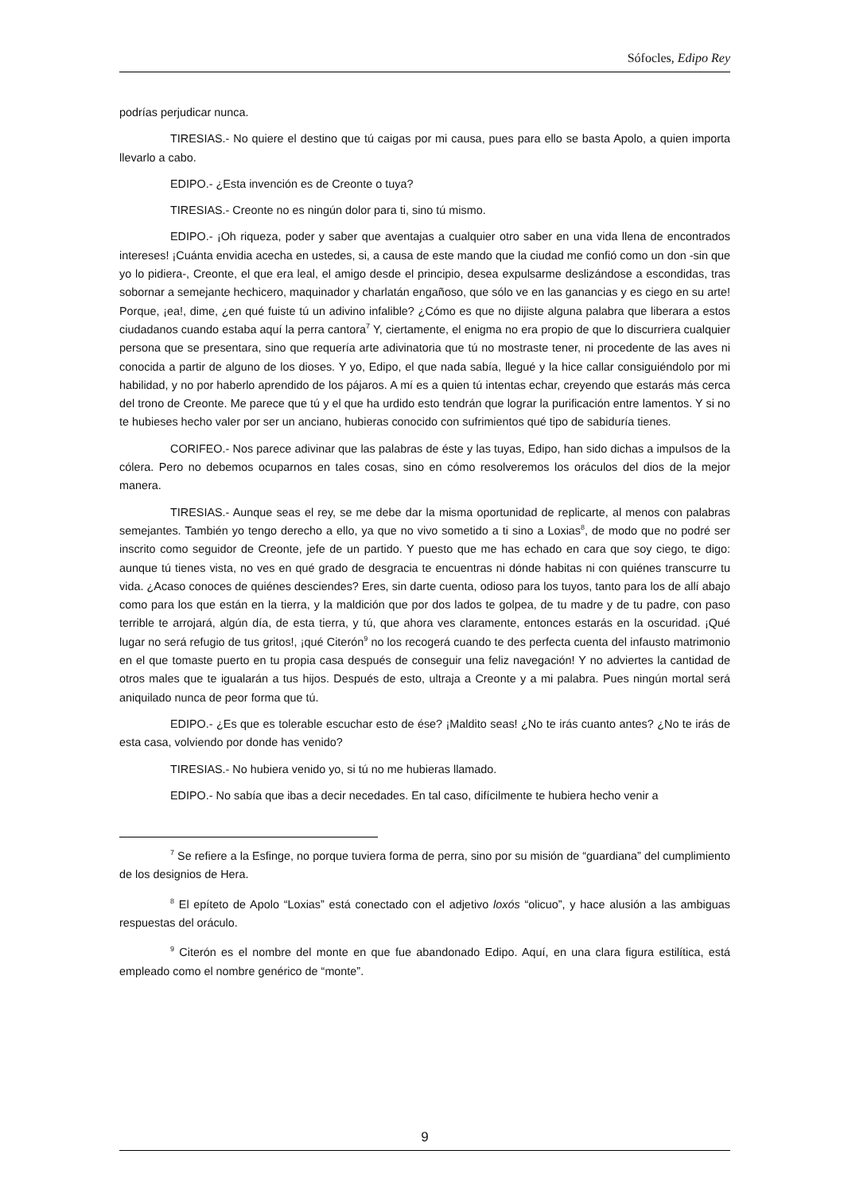Sófocles, Edipo Rey
podrías perjudicar nunca.
TIRESIAS.- No quiere el destino que tú caigas por mi causa, pues para ello se basta Apolo, a quien importa llevarlo a cabo.
EDIPO.- ¿Esta invención es de Creonte o tuya?
TIRESIAS.- Creonte no es ningún dolor para ti, sino tú mismo.
EDIPO.- ¡Oh riqueza, poder y saber que aventajas a cualquier otro saber en una vida llena de encontrados intereses! ¡Cuánta envidia acecha en ustedes, si, a causa de este mando que la ciudad me confió como un don -sin que yo lo pidiera-, Creonte, el que era leal, el amigo desde el principio, desea expulsarme deslizándose a escondidas, tras sobornar a semejante hechicero, maquinador y charlatán engañoso, que sólo ve en las ganancias y es ciego en su arte! Porque, ¡ea!, dime, ¿en qué fuiste tú un adivino infalible? ¿Cómo es que no dijiste alguna palabra que liberara a estos ciudadanos cuando estaba aquí la perra cantora<sup>7</sup> Y, ciertamente, el enigma no era propio de que lo discurriera cualquier persona que se presentara, sino que requería arte adivinatoria que tú no mostraste tener, ni procedente de las aves ni conocida a partir de alguno de los dioses. Y yo, Edipo, el que nada sabía, llegué y la hice callar consiguiéndolo por mi habilidad, y no por haberlo aprendido de los pájaros. A mí es a quien tú intentas echar, creyendo que estarás más cerca del trono de Creonte. Me parece que tú y el que ha urdido esto tendrán que lograr la purificación entre lamentos. Y si no te hubieses hecho valer por ser un anciano, hubieras conocido con sufrimientos qué tipo de sabiduría tienes.
CORIFEO.- Nos parece adivinar que las palabras de éste y las tuyas, Edipo, han sido dichas a impulsos de la cólera. Pero no debemos ocuparnos en tales cosas, sino en cómo resolveremos los oráculos del dios de la mejor manera.
TIRESIAS.- Aunque seas el rey, se me debe dar la misma oportunidad de replicarte, al menos con palabras semejantes. También yo tengo derecho a ello, ya que no vivo sometido a ti sino a Loxias<sup>8</sup>, de modo que no podré ser inscrito como seguidor de Creonte, jefe de un partido. Y puesto que me has echado en cara que soy ciego, te digo: aunque tú tienes vista, no ves en qué grado de desgracia te encuentras ni dónde habitas ni con quiénes transcurre tu vida. ¿Acaso conoces de quiénes desciendes? Eres, sin darte cuenta, odioso para los tuyos, tanto para los de allí abajo como para los que están en la tierra, y la maldición que por dos lados te golpea, de tu madre y de tu padre, con paso terrible te arrojará, algún día, de esta tierra, y tú, que ahora ves claramente, entonces estarás en la oscuridad. ¡Qué lugar no será refugio de tus gritos!, ¡qué Citerón<sup>9</sup> no los recogerá cuando te des perfecta cuenta del infausto matrimonio en el que tomaste puerto en tu propia casa después de conseguir una feliz navegación! Y no adviertes la cantidad de otros males que te igualarán a tus hijos. Después de esto, ultraja a Creonte y a mi palabra. Pues ningún mortal será aniquilado nunca de peor forma que tú.
EDIPO.- ¿Es que es tolerable escuchar esto de ése? ¡Maldito seas! ¿No te irás cuanto antes? ¿No te irás de esta casa, volviendo por donde has venido?
TIRESIAS.- No hubiera venido yo, si tú no me hubieras llamado.
EDIPO.- No sabía que ibas a decir necedades. En tal caso, difícilmente te hubiera hecho venir a
<sup>7</sup> Se refiere a la Esfinge, no porque tuviera forma de perra, sino por su misión de “guardiana” del cumplimiento de los designios de Hera.
<sup>8</sup> El epíteto de Apolo “Loxias” está conectado con el adjetivo loxós “olicuo”, y hace alusión a las ambiguas respuestas del oráculo.
<sup>9</sup> Citerón es el nombre del monte en que fue abandonado Edipo. Aquí, en una clara figura estilítica, está empleado como el nombre genérico de “monte”.
9